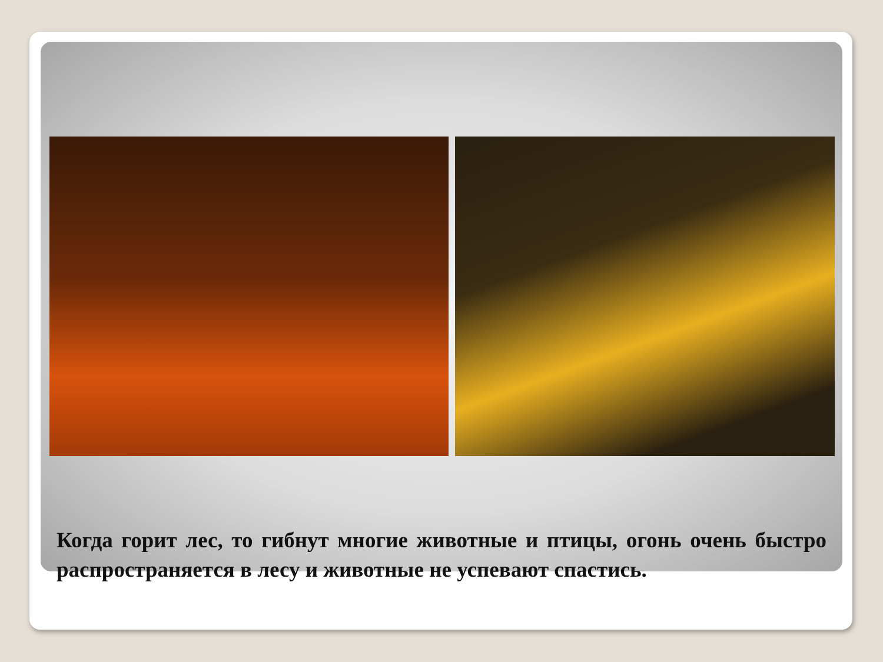Когда горит лес, то гибнут многие животные и птицы, огонь очень быстро распространяется в лесу и животные не успевают спастись.